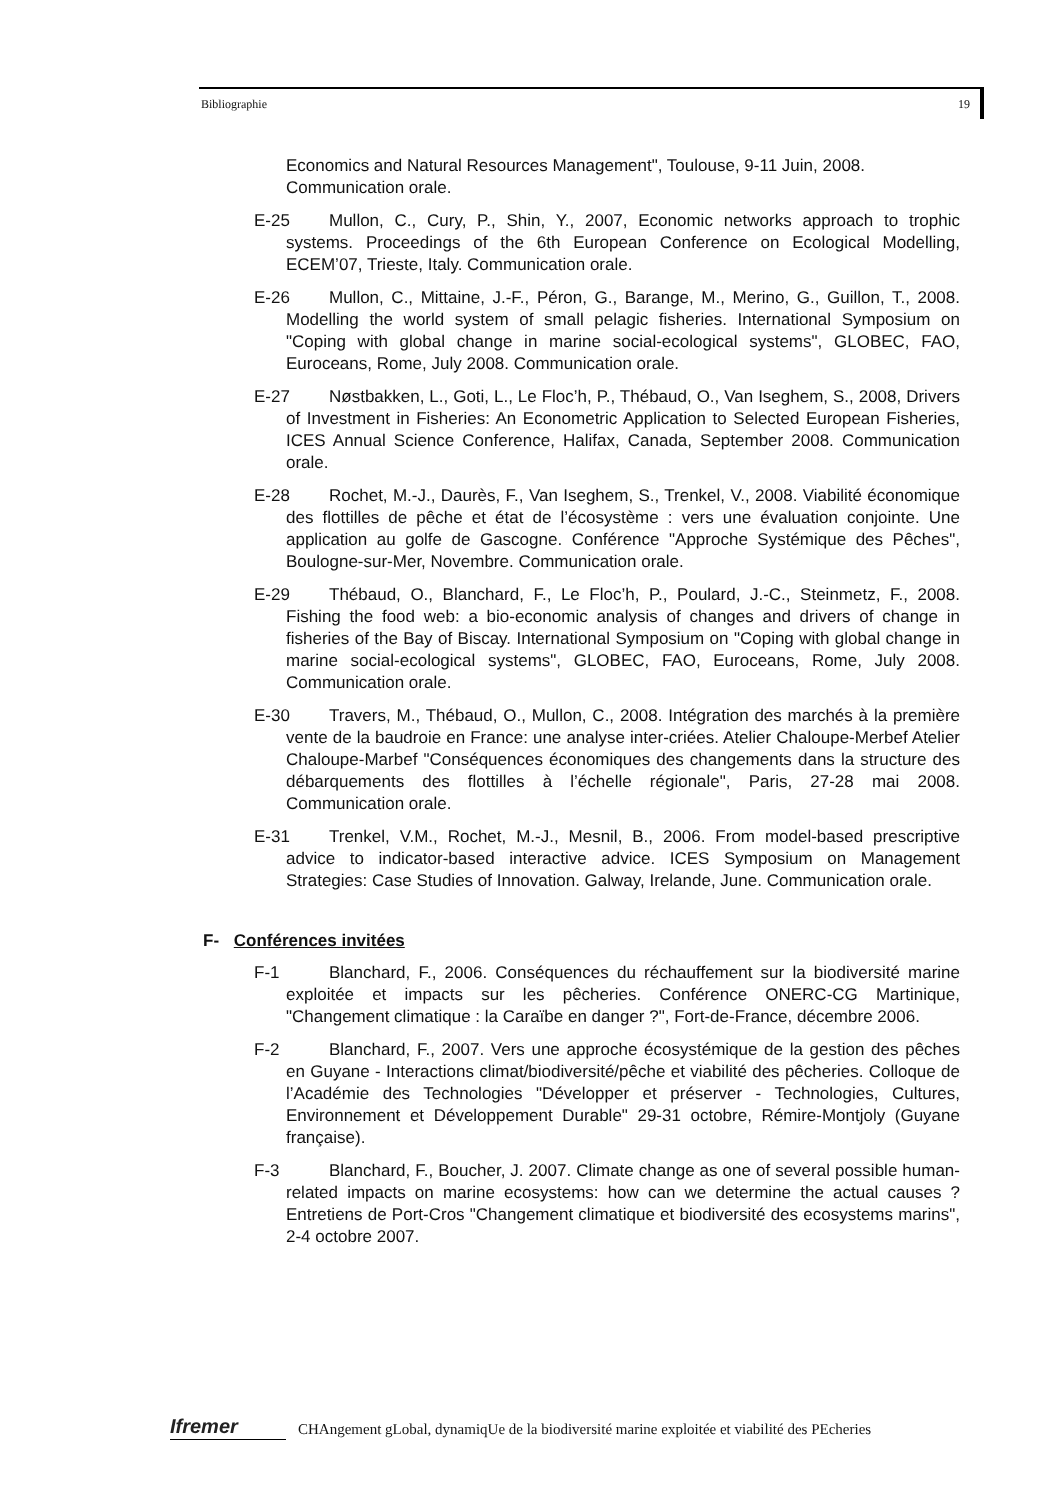Bibliographie 19
Economics and Natural Resources Management", Toulouse, 9-11 Juin, 2008. Communication orale.
E-25
Mullon, C., Cury, P., Shin, Y., 2007, Economic networks approach to trophic systems. Proceedings of the 6th European Conference on Ecological Modelling, ECEM’07, Trieste, Italy. Communication orale.
E-26
Mullon, C., Mittaine, J.-F., Péron, G., Barange, M., Merino, G., Guillon, T., 2008. Modelling the world system of small pelagic fisheries. International Symposium on "Coping with global change in marine social-ecological systems", GLOBEC, FAO, Euroceans, Rome, July 2008. Communication orale.
E-27
Nøstbakken, L., Goti, L., Le Floc’h, P., Thébaud, O., Van Iseghem, S., 2008, Drivers of Investment in Fisheries: An Econometric Application to Selected European Fisheries, ICES Annual Science Conference, Halifax, Canada, September 2008. Communication orale.
E-28
Rochet, M.-J., Daurès, F., Van Iseghem, S., Trenkel, V., 2008. Viabilité économique des flottilles de pêche et état de l’écosystème : vers une évaluation conjointe. Une application au golfe de Gascogne. Conférence "Approche Systémique des Pêches", Boulogne-sur-Mer, Novembre. Communication orale.
E-29
Thébaud, O., Blanchard, F., Le Floc’h, P., Poulard, J.-C., Steinmetz, F., 2008. Fishing the food web: a bio-economic analysis of changes and drivers of change in fisheries of the Bay of Biscay. International Symposium on "Coping with global change in marine social-ecological systems", GLOBEC, FAO, Euroceans, Rome, July 2008. Communication orale.
E-30
Travers, M., Thébaud, O., Mullon, C., 2008. Intégration des marchés à la première vente de la baudroie en France: une analyse inter-criées. Atelier Chaloupe-Merbef Atelier Chaloupe-Marbef "Conséquences économiques des changements dans la structure des débarquements des flottilles à l’échelle régionale", Paris, 27-28 mai 2008. Communication orale.
E-31
Trenkel, V.M., Rochet, M.-J., Mesnil, B., 2006. From model-based prescriptive advice to indicator-based interactive advice. ICES Symposium on Management Strategies: Case Studies of Innovation. Galway, Irelande, June. Communication orale.
F- Conférences invitées
F-1
Blanchard, F., 2006. Conséquences du réchauffement sur la biodiversité marine exploitée et impacts sur les pêcheries. Conférence ONERC-CG Martinique, "Changement climatique : la Caraïbe en danger ?", Fort-de-France, décembre 2006.
F-2
Blanchard, F., 2007. Vers une approche écosystémique de la gestion des pêches en Guyane - Interactions climat/biodiversité/pêche et viabilité des pêcheries. Colloque de l’Académie des Technologies "Développer et préserver - Technologies, Cultures, Environnement et Développement Durable" 29-31 octobre, Rémire-Montjoly (Guyane française).
F-3
Blanchard, F., Boucher, J. 2007. Climate change as one of several possible human-related impacts on marine ecosystems: how can we determine the actual causes ? Entretiens de Port-Cros "Changement climatique et biodiversité des ecosystems marins", 2-4 octobre 2007.
Ifremer
CHAngement gLobal, dynamiqUe de la biodiversité marine exploitée et viabilité des PEcheries